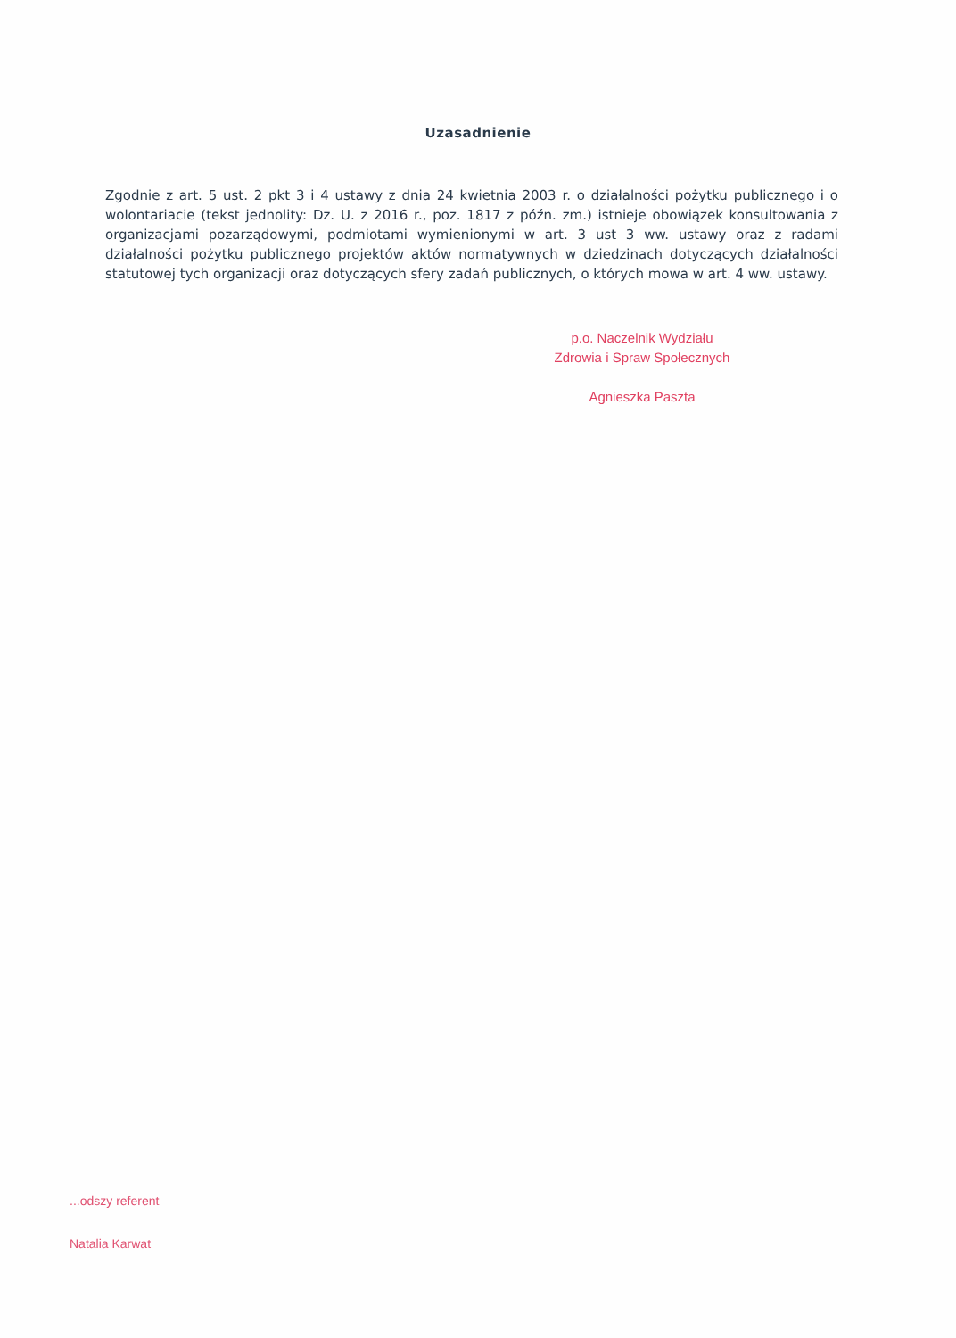Uzasadnienie
Zgodnie z art. 5 ust. 2 pkt 3 i 4 ustawy z dnia 24 kwietnia 2003 r. o działalności pożytku publicznego i o wolontariacie (tekst jednolity: Dz. U. z 2016 r., poz. 1817 z późn. zm.) istnieje obowiązek konsultowania z organizacjami pozarządowymi, podmiotami wymienionymi w art. 3 ust 3 ww. ustawy oraz z radami działalności pożytku publicznego projektów aktów normatywnych w dziedzinach dotyczących działalności statutowej tych organizacji oraz dotyczących sfery zadań publicznych, o których mowa w art. 4 ww. ustawy.
p.o. Naczelnik Wydziału
Zdrowia i Spraw Społecznych
Agnieszka Paszta
...odszy referent
Natalia Karwat